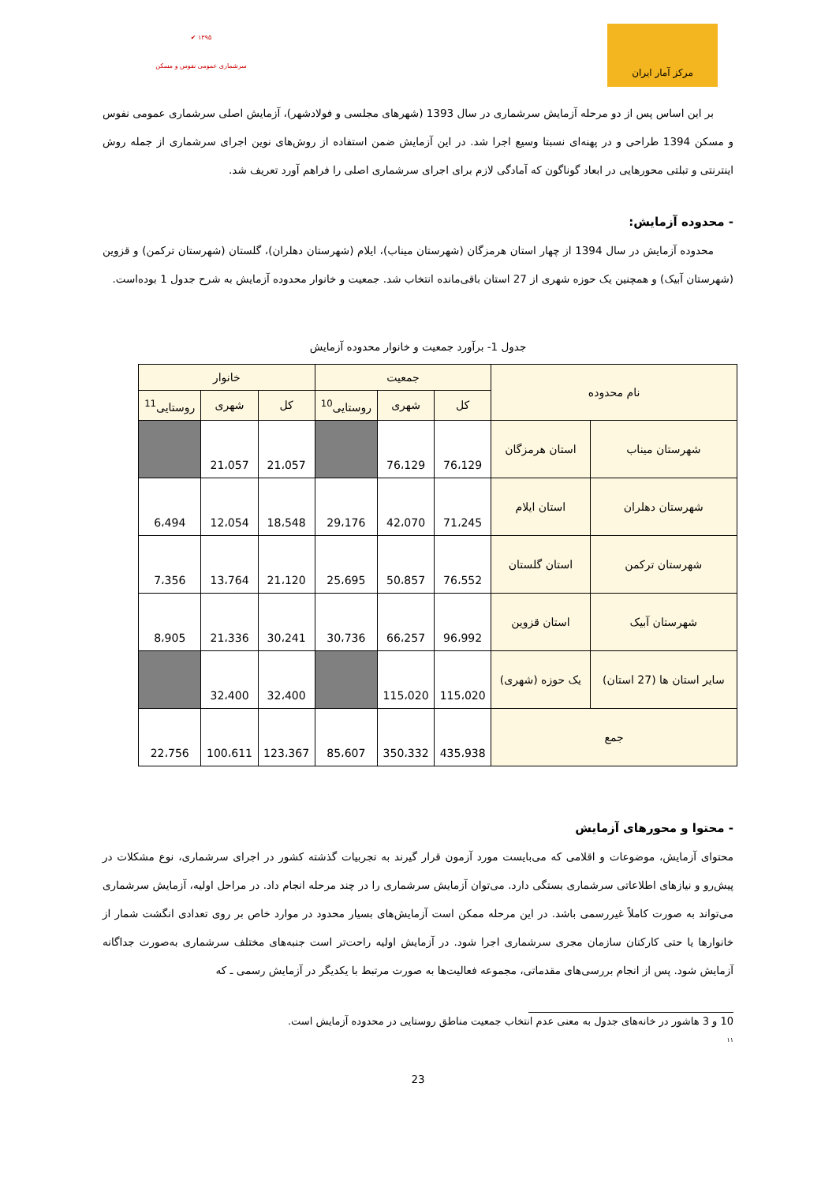✔ ۱۳۹۵
سرشماری عمومی نفوس و مسکن
مرکز آمار ایران
بر این اساس پس از دو مرحله آزمایش سرشماری در سال 1393 (شهرهای مجلسی و فولادشهر)، آزمایش اصلی سرشماری عمومی نفوس و مسکن 1394 طراحی و در پهنه‌ای نسبتا وسیع اجرا شد. در این آزمایش ضمن استفاده از روش‌های نوین اجرای سرشماری از جمله روش اینترنتی و تبلتی محورهایی در ابعاد گوناگون که آمادگی لازم برای اجرای سرشماری اصلی را فراهم آورد تعریف شد.
- محدوده آزمایش:
محدوده آزمایش در سال 1394 از چهار استان هرمزگان (شهرستان میناب)، ایلام (شهرستان دهلران)، گلستان (شهرستان ترکمن) و قزوین (شهرستان آبیک) و همچنین یک حوزه شهری از 27 استان باقی‌مانده انتخاب شد. جمعیت و خانوار محدوده آزمایش به شرح جدول 1 بوده‌است.
جدول 1- برآورد جمعیت و خانوار محدوده آزمایش
| نام محدوده | | جمعیت | | | خانوار | | |
| --- | --- | --- | --- | --- | --- | --- | --- |
| | | کل | شهری | روستایی<sup>10</sup> | کل | شهری | روستایی<sup>11</sup> |
| شهرستان میناب | استان هرمزگان | 76،129 | 76،129 | | 21،057 | 21،057 | |
| شهرستان دهلران | استان ایلام | 71،245 | 42،070 | 29،176 | 18،548 | 12،054 | 6،494 |
| شهرستان ترکمن | استان گلستان | 76،552 | 50،857 | 25،695 | 21،120 | 13،764 | 7،356 |
| شهرستان آبیک | استان قزوین | 96،992 | 66،257 | 30،736 | 30،241 | 21،336 | 8،905 |
| سایر استان ها (27 استان) | یک حوزه (شهری) | 115،020 | 115،020 | | 32،400 | 32،400 | |
| جمع | | 435،938 | 350،332 | 85،607 | 123،367 | 100،611 | 22،756 |
- محتوا و محورهای آزمایش
محتوای آزمایش، موضوعات و اقلامی که می‌بایست مورد آزمون قرار گیرند به تجربیات گذشته کشور در اجرای سرشماری، نوع مشکلات در پیش‌رو و نیازهای اطلاعاتی سرشماری بستگی دارد. می‌توان آزمایش سرشماری را در چند مرحله انجام داد. در مراحل اولیه، آزمایش سرشماری می‌تواند به صورت کاملاً غیررسمی باشد. در این مرحله ممکن است آزمایش‌های بسیار محدود در موارد خاص بر روی تعدادی انگشت شمار از خانوارها یا حتی کارکنان سازمان مجری سرشماری اجرا شود. در آزمایش اولیه راحت‌تر است جنبه‌های مختلف سرشماری به‌صورت جداگانه آزمایش شود. پس از انجام بررسی‌های مقدماتی، مجموعه فعالیت‌ها به صورت مرتبط با یکدیگر در آزمایش رسمی ـ که
10 و 3 هاشور در خانه‌های جدول به معنی عدم انتخاب جمعیت مناطق روستایی در محدوده آزمایش است.
۱۱
23